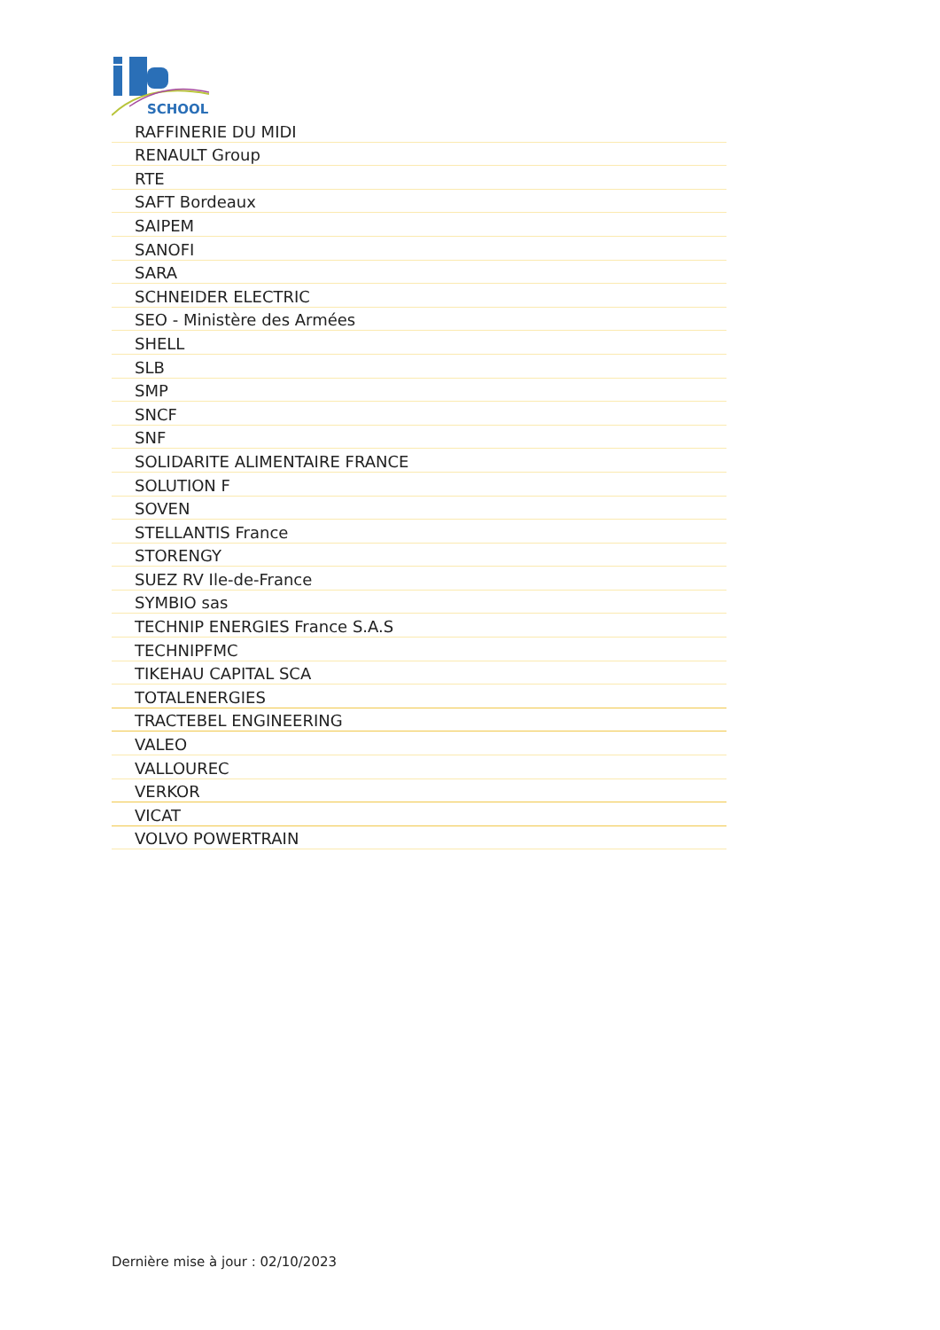SCHOOL
| RAFFINERIE DU MIDI |
| RENAULT Group |
| RTE |
| SAFT Bordeaux |
| SAIPEM |
| SANOFI |
| SARA |
| SCHNEIDER ELECTRIC |
| SEO - Ministère des Armées |
| SHELL |
| SLB |
| SMP |
| SNCF |
| SNF |
| SOLIDARITE ALIMENTAIRE FRANCE |
| SOLUTION F |
| SOVEN |
| STELLANTIS France |
| STORENGY |
| SUEZ RV Ile-de-France |
| SYMBIO sas |
| TECHNIP ENERGIES France S.A.S |
| TECHNIPFMC |
| TIKEHAU CAPITAL SCA |
| TOTALENERGIES |
| TRACTEBEL ENGINEERING |
| VALEO |
| VALLOUREC |
| VERKOR |
| VICAT |
| VOLVO POWERTRAIN |
Dernière mise à jour : 02/10/2023